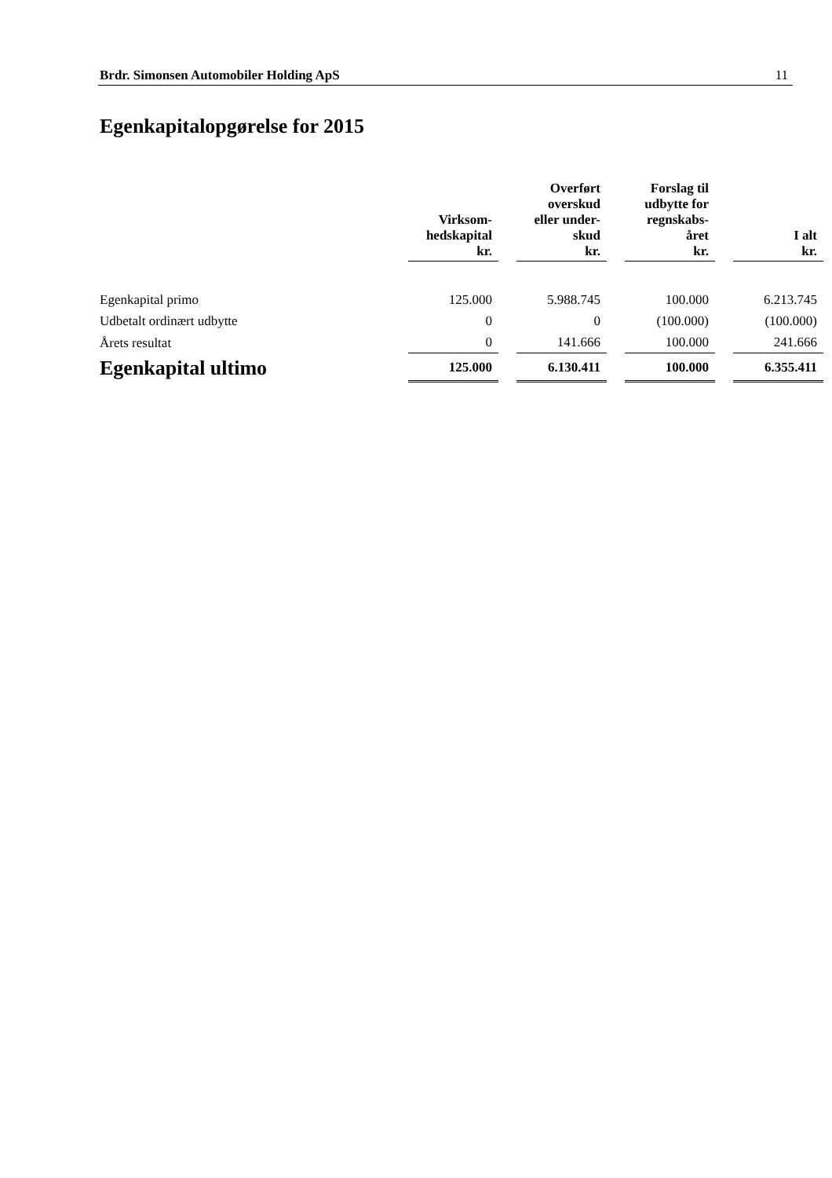Brdr. Simonsen Automobiler Holding ApS 11
Egenkapitalopgørelse for 2015
| | Virksom- hedskapital kr. | | Overført overskud eller under- skud kr. | | Forslag til udbytte for regnskabs- året kr. | | I alt kr. |
| --- | --- | --- | --- | --- | --- | --- | --- |
| Egenkapital primo | 125.000 | | 5.988.745 | | 100.000 | | 6.213.745 |
| Udbetalt ordinært udbytte | 0 | | 0 | | (100.000) | | (100.000) |
| Årets resultat | 0 | | 141.666 | | 100.000 | | 241.666 |
| Egenkapital ultimo | 125.000 | | 6.130.411 | | 100.000 | | 6.355.411 |